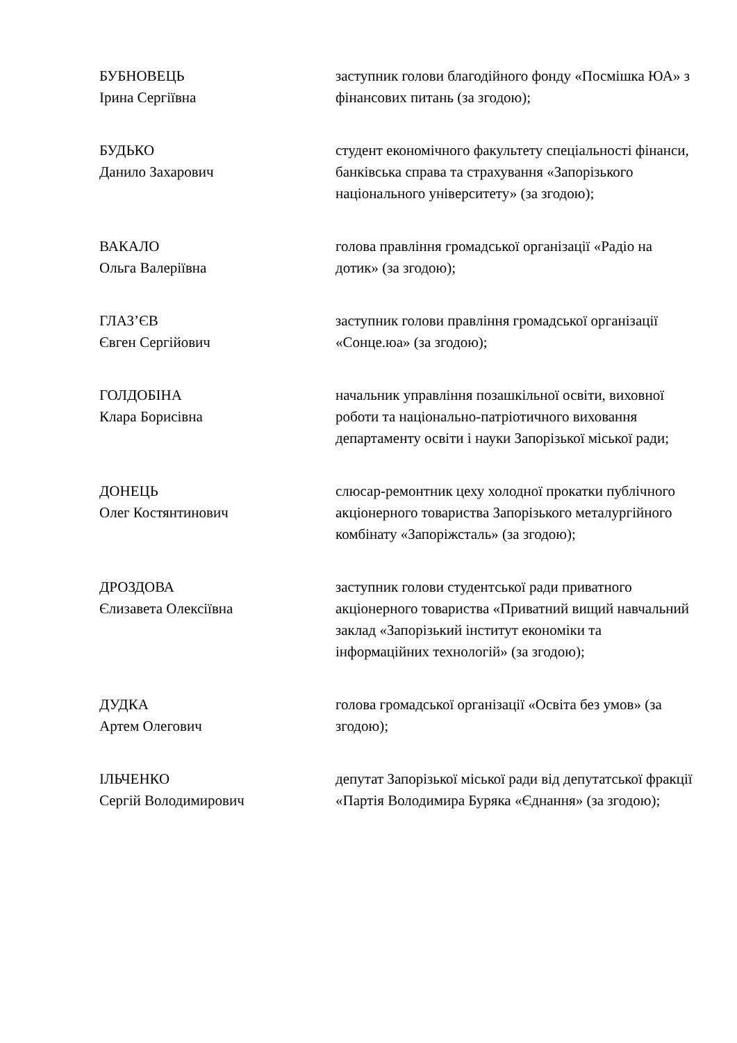БУБНОВЕЦЬ
Ірина Сергіївна
заступник голови благодійного фонду «Посмішка ЮА» з фінансових питань (за згодою);
БУДЬКО
Данило Захарович
студент економічного факультету спеціальності фінанси, банківська справа та страхування «Запорізького національного університету» (за згодою);
ВАКАЛО
Ольга Валеріївна
голова правління громадської організації «Радіо на дотик» (за згодою);
ГЛАЗ’ЄВ
Євген Сергійович
заступник голови правління громадської організації «Сонце.юа» (за згодою);
ГОЛДОБІНА
Клара Борисівна
начальник управління позашкільної освіти, виховної роботи та національно-патріотичного виховання департаменту освіти і науки Запорізької міської ради;
ДОНЕЦЬ
Олег Костянтинович
слюсар-ремонтник цеху холодної прокатки публічного акціонерного товариства Запорізького металургійного комбінату «Запоріжсталь» (за згодою);
ДРОЗДОВА
Єлизавета Олексіївна
заступник голови студентської ради приватного акціонерного товариства «Приватний вищий навчальний заклад «Запорізький інститут економіки та інформаційних технологій» (за згодою);
ДУДКА
Артем Олегович
голова громадської організації «Освіта без умов» (за згодою);
ІЛЬЧЕНКО
Сергій Володимирович
депутат Запорізької міської ради від депутатської фракції «Партія Володимира Буряка «Єднання» (за згодою);